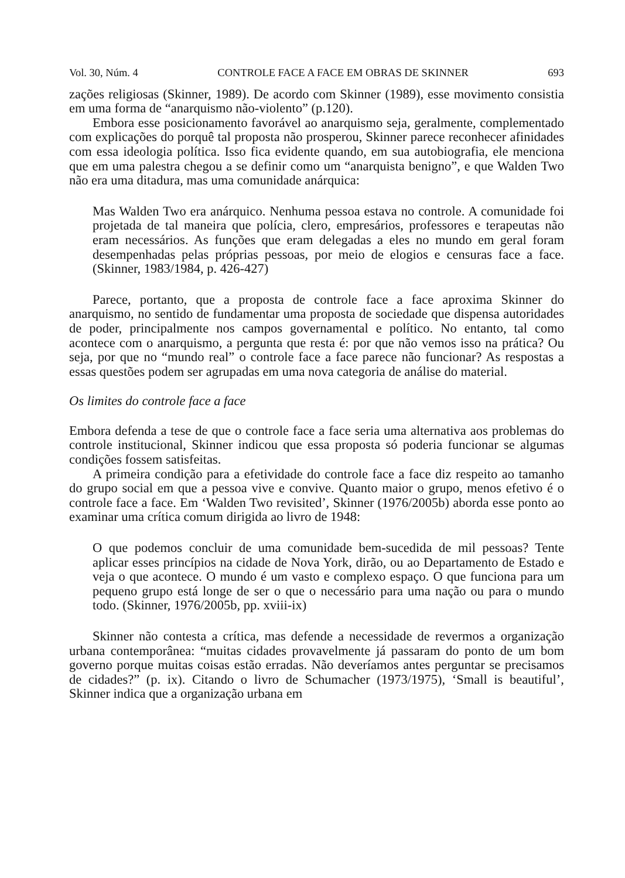Vol. 30, Núm. 4 CONTROLE FACE A FACE EM OBRAS DE SKINNER 693
zações religiosas (Skinner, 1989). De acordo com Skinner (1989), esse movimento consistia em uma forma de “anarquismo não-violento” (p.120).
Embora esse posicionamento favorável ao anarquismo seja, geralmente, complementado com explicações do porquê tal proposta não prosperou, Skinner parece reconhecer afinidades com essa ideologia política. Isso fica evidente quando, em sua autobiografia, ele menciona que em uma palestra chegou a se definir como um “anarquista benigno”, e que Walden Two não era uma ditadura, mas uma comunidade anárquica:
Mas Walden Two era anárquico. Nenhuma pessoa estava no controle. A comunidade foi projetada de tal maneira que polícia, clero, empresários, professores e terapeutas não eram necessários. As funções que eram delegadas a eles no mundo em geral foram desempenhadas pelas próprias pessoas, por meio de elogios e censuras face a face. (Skinner, 1983/1984, p. 426-427)
Parece, portanto, que a proposta de controle face a face aproxima Skinner do anarquismo, no sentido de fundamentar uma proposta de sociedade que dispensa autoridades de poder, principalmente nos campos governamental e político. No entanto, tal como acontece com o anarquismo, a pergunta que resta é: por que não vemos isso na prática? Ou seja, por que no “mundo real” o controle face a face parece não funcionar? As respostas a essas questões podem ser agrupadas em uma nova categoria de análise do material.
Os limites do controle face a face
Embora defenda a tese de que o controle face a face seria uma alternativa aos problemas do controle institucional, Skinner indicou que essa proposta só poderia funcionar se algumas condições fossem satisfeitas.
A primeira condição para a efetividade do controle face a face diz respeito ao tamanho do grupo social em que a pessoa vive e convive. Quanto maior o grupo, menos efetivo é o controle face a face. Em ‘Walden Two revisited’, Skinner (1976/2005b) aborda esse ponto ao examinar uma crítica comum dirigida ao livro de 1948:
O que podemos concluir de uma comunidade bem-sucedida de mil pessoas? Tente aplicar esses princípios na cidade de Nova York, dirão, ou ao Departamento de Estado e veja o que acontece. O mundo é um vasto e complexo espaço. O que funciona para um pequeno grupo está longe de ser o que o necessário para uma nação ou para o mundo todo. (Skinner, 1976/2005b, pp. xviii-ix)
Skinner não contesta a crítica, mas defende a necessidade de revermos a organização urbana contemporânea: “muitas cidades provavelmente já passaram do ponto de um bom governo porque muitas coisas estão erradas. Não deveríamos antes perguntar se precisamos de cidades?” (p. ix). Citando o livro de Schumacher (1973/1975), ‘Small is beautiful’, Skinner indica que a organização urbana em